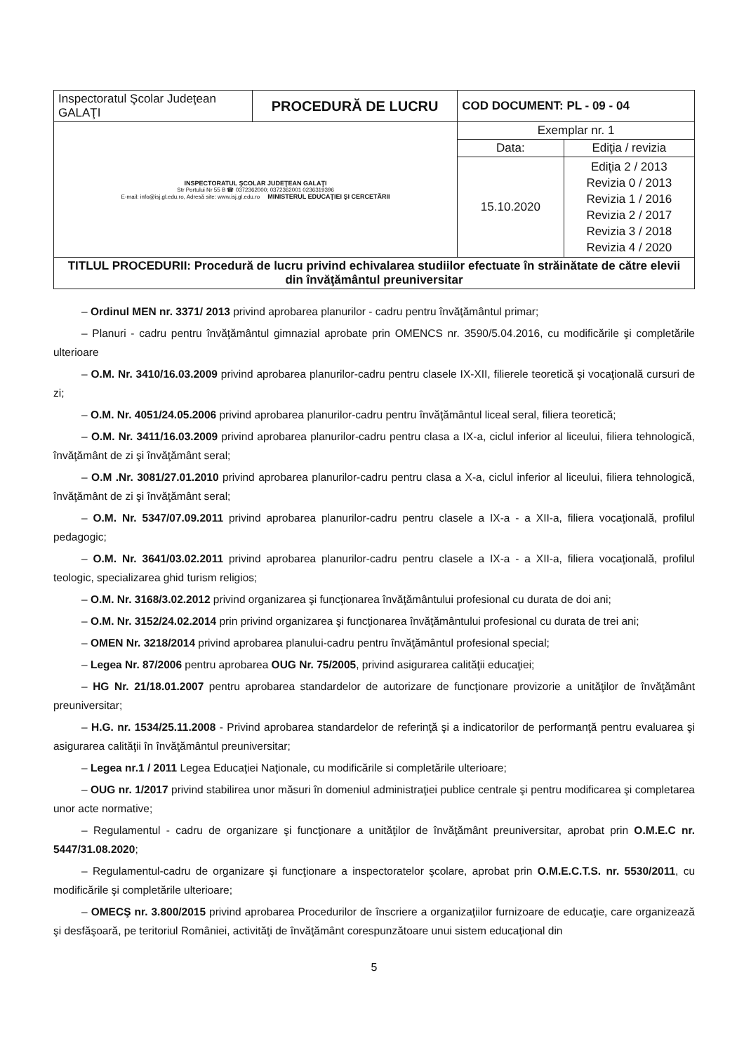| Inspectoratul Şcolar Judeţean GALAŢI | PROCEDURĂ DE LUCRU | COD DOCUMENT: PL - 09 - 04 | |
| INSPECTORATUL ŞCOLAR JUDEŢEAN GALAŢI Str Portului Nr 55 B ☎ 0372362000; 0372362001 0236319396 E-mail: info@isj.gl.edu.ro, Adresă site: www.isj.gl.edu.ro MINISTERUL EDUCAŢIEI ŞI CERCETĂRII | | Exemplar nr. 1 | |
| | | Data: | Ediţia / revizia |
| | | 15.10.2020 | Ediţia 2 / 2013 Revizia 0 / 2013 Revizia 1 / 2016 Revizia 2 / 2017 Revizia 3 / 2018 Revizia 4 / 2020 |
| TITLUL PROCEDURII: Procedură de lucru privind echivalarea studiilor efectuate în străinătate de către elevii din învăţământul preuniversitar | | | |
– Ordinul MEN nr. 3371/ 2013 privind aprobarea planurilor - cadru pentru învăţământul primar;
– Planuri - cadru pentru învăţământul gimnazial aprobate prin OMENCS nr. 3590/5.04.2016, cu modificările şi completările ulterioare
– O.M. Nr. 3410/16.03.2009 privind aprobarea planurilor-cadru pentru clasele IX-XII, filierele teoretică şi vocaţională cursuri de zi;
– O.M. Nr. 4051/24.05.2006 privind aprobarea planurilor-cadru pentru învăţământul liceal seral, filiera teoretică;
– O.M. Nr. 3411/16.03.2009 privind aprobarea planurilor-cadru pentru clasa a IX-a, ciclul inferior al liceului, filiera tehnologică, învăţământ de zi şi învăţământ seral;
– O.M .Nr. 3081/27.01.2010 privind aprobarea planurilor-cadru pentru clasa a X-a, ciclul inferior al liceului, filiera tehnologică, învăţământ de zi şi învăţământ seral;
– O.M. Nr. 5347/07.09.2011 privind aprobarea planurilor-cadru pentru clasele a IX-a - a XII-a, filiera vocaţională, profilul pedagogic;
– O.M. Nr. 3641/03.02.2011 privind aprobarea planurilor-cadru pentru clasele a IX-a - a XII-a, filiera vocaţională, profilul teologic, specializarea ghid turism religios;
– O.M. Nr. 3168/3.02.2012 privind organizarea şi funcţionarea învăţământului profesional cu durata de doi ani;
– O.M. Nr. 3152/24.02.2014 prin privind organizarea şi funcţionarea învăţământului profesional cu durata de trei ani;
– OMEN Nr. 3218/2014 privind aprobarea planului-cadru pentru învăţământul profesional special;
– Legea Nr. 87/2006 pentru aprobarea OUG Nr. 75/2005, privind asigurarea calităţii educaţiei;
– HG Nr. 21/18.01.2007 pentru aprobarea standardelor de autorizare de funcţionare provizorie a unităţilor de învăţământ preuniversitar;
– H.G. nr. 1534/25.11.2008 - Privind aprobarea standardelor de referinţă şi a indicatorilor de performanţă pentru evaluarea şi asigurarea calităţii în învăţământul preuniversitar;
– Legea nr.1 / 2011 Legea Educaţiei Naţionale, cu modificările si completările ulterioare;
– OUG nr. 1/2017 privind stabilirea unor măsuri în domeniul administraţiei publice centrale şi pentru modificarea şi completarea unor acte normative;
– Regulamentul - cadru de organizare şi funcţionare a unităţilor de învăţământ preuniversitar, aprobat prin O.M.E.C nr. 5447/31.08.2020;
– Regulamentul-cadru de organizare şi funcţionare a inspectoratelor şcolare, aprobat prin O.M.E.C.T.S. nr. 5530/2011, cu modificările şi completările ulterioare;
– OMECŞ nr. 3.800/2015 privind aprobarea Procedurilor de înscriere a organizaţiilor furnizoare de educaţie, care organizează şi desfăşoară, pe teritoriul României, activităţi de învăţământ corespunzătoare unui sistem educaţional din
5